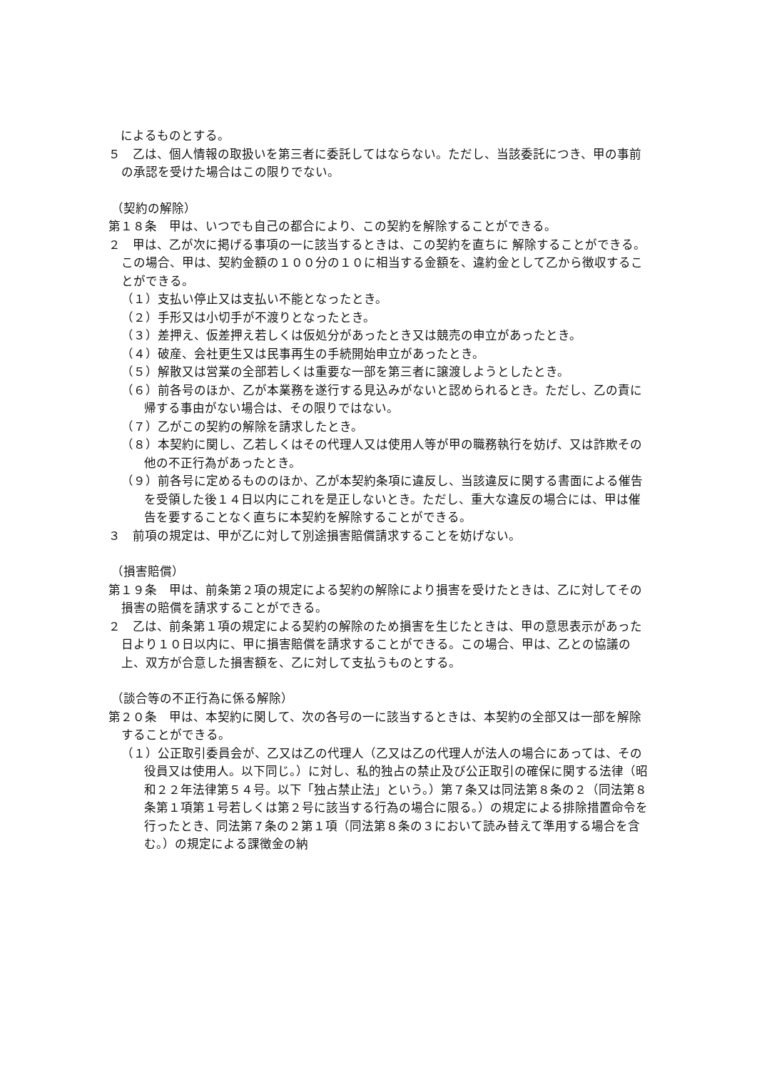によるものとする。
５　乙は、個人情報の取扱いを第三者に委託してはならない。ただし、当該委託につき、甲の事前の承認を受けた場合はこの限りでない。
（契約の解除）
第１８条　甲は、いつでも自己の都合により、この契約を解除することができる。
２　甲は、乙が次に掲げる事項の一に該当するときは、この契約を直ちに 解除することができる。この場合、甲は、契約金額の１００分の１０に相当する金額を、違約金として乙から徴収することができる。
（１）支払い停止又は支払い不能となったとき。
（２）手形又は小切手が不渡りとなったとき。
（３）差押え、仮差押え若しくは仮処分があったとき又は競売の申立があったとき。
（４）破産、会社更生又は民事再生の手続開始申立があったとき。
（５）解散又は営業の全部若しくは重要な一部を第三者に譲渡しようとしたとき。
（６）前各号のほか、乙が本業務を遂行する見込みがないと認められるとき。ただし、乙の責に帰する事由がない場合は、その限りではない。
（７）乙がこの契約の解除を請求したとき。
（８）本契約に関し、乙若しくはその代理人又は使用人等が甲の職務執行を妨げ、又は詐欺その他の不正行為があったとき。
（９）前各号に定めるもののほか、乙が本契約条項に違反し、当該違反に関する書面による催告を受領した後１４日以内にこれを是正しないとき。ただし、重大な違反の場合には、甲は催告を要することなく直ちに本契約を解除することができる。
３　前項の規定は、甲が乙に対して別途損害賠償請求することを妨げない。
（損害賠償）
第１９条　甲は、前条第２項の規定による契約の解除により損害を受けたときは、乙に対してその損害の賠償を請求することができる。
２　乙は、前条第１項の規定による契約の解除のため損害を生じたときは、甲の意思表示があった日より１０日以内に、甲に損害賠償を請求することができる。この場合、甲は、乙との協議の上、双方が合意した損害額を、乙に対して支払うものとする。
（談合等の不正行為に係る解除）
第２０条　甲は、本契約に関して、次の各号の一に該当するときは、本契約の全部又は一部を解除することができる。
（１）公正取引委員会が、乙又は乙の代理人（乙又は乙の代理人が法人の場合にあっては、その役員又は使用人。以下同じ。）に対し、私的独占の禁止及び公正取引の確保に関する法律（昭和２２年法律第５４号。以下「独占禁止法」という。）第７条又は同法第８条の２（同法第８条第１項第１号若しくは第２号に該当する行為の場合に限る。）の規定による排除措置命令を行ったとき、同法第７条の２第１項（同法第８条の３において読み替えて準用する場合を含む。）の規定による課徴金の納